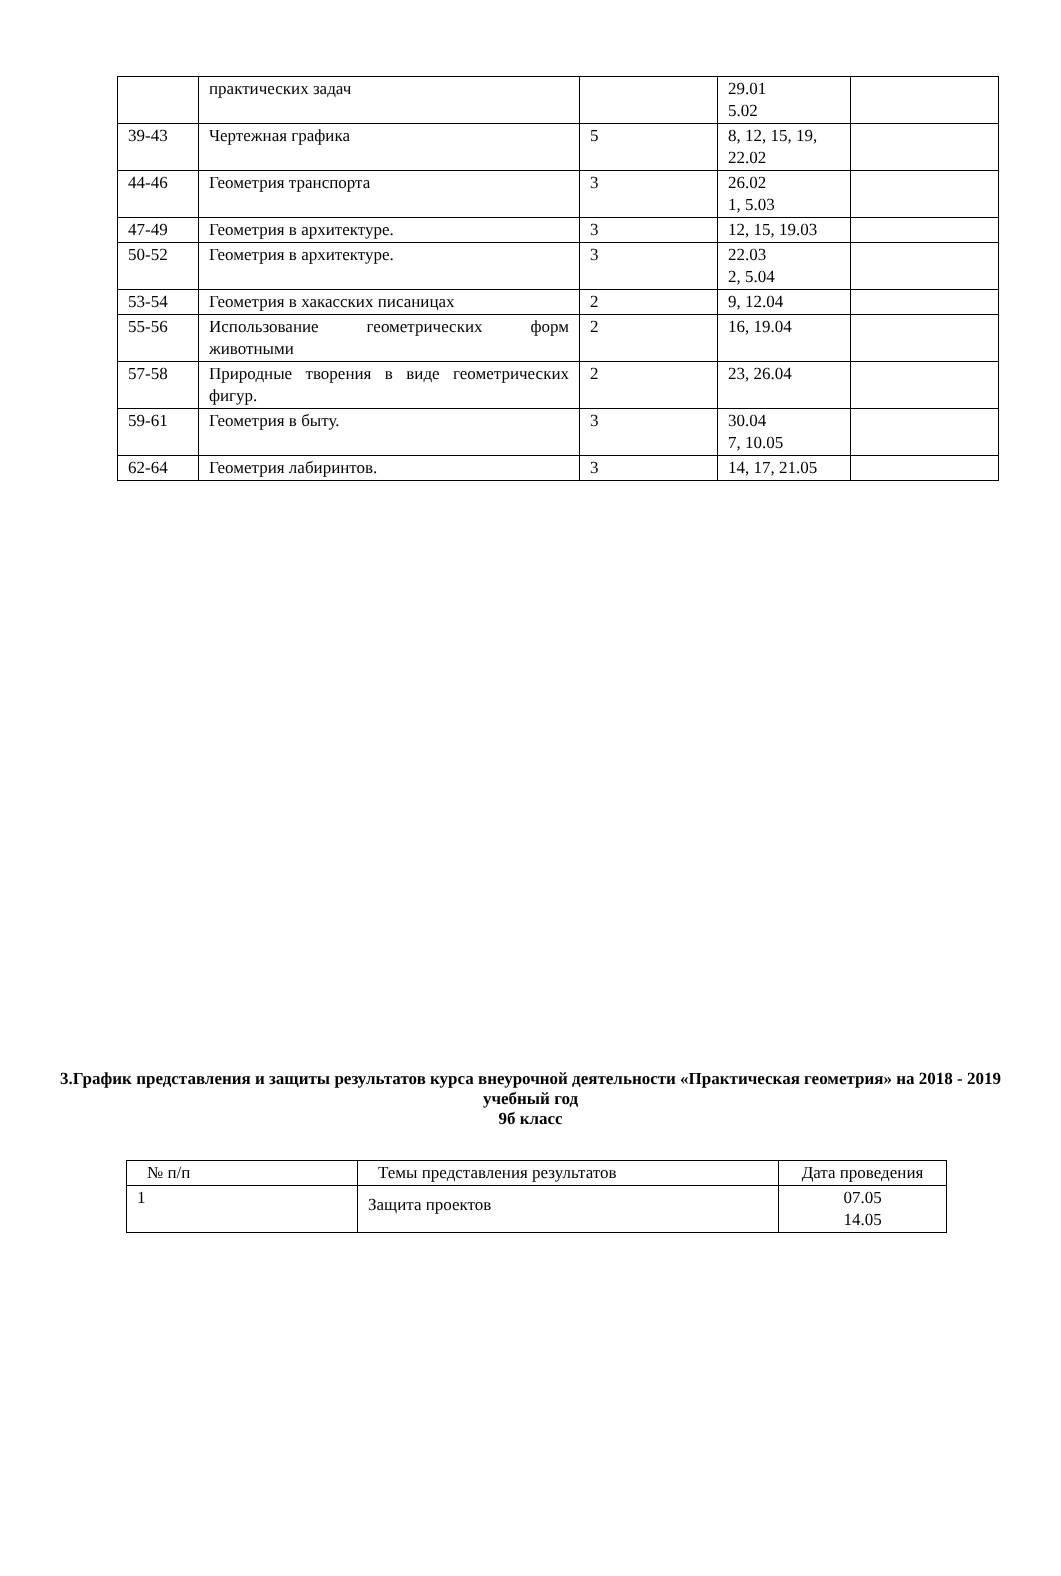| | практических задач | | 29.01 5.02 | |
| 39-43 | Чертежная графика | 5 | 8, 12, 15, 19, 22.02 | |
| 44-46 | Геометрия транспорта | 3 | 26.02 1, 5.03 | |
| 47-49 | Геометрия в архитектуре. | 3 | 12, 15, 19.03 | |
| 50-52 | Геометрия в архитектуре. | 3 | 22.03 2, 5.04 | |
| 53-54 | Геометрия в хакасских писаницах | 2 | 9, 12.04 | |
| 55-56 | Использование геометрических форм животными | 2 | 16, 19.04 | |
| 57-58 | Природные творения в виде геометрических фигур. | 2 | 23, 26.04 | |
| 59-61 | Геометрия в быту. | 3 | 30.04 7, 10.05 | |
| 62-64 | Геометрия лабиринтов. | 3 | 14, 17, 21.05 | |
3.График представления и защиты результатов курса внеурочной деятельности «Практическая геометрия» на 2018 - 2019 учебный год
9б класс
| № п/п | Темы представления результатов | Дата проведения |
| --- | --- | --- |
| 1 | Защита проектов | 07.05 14.05 |